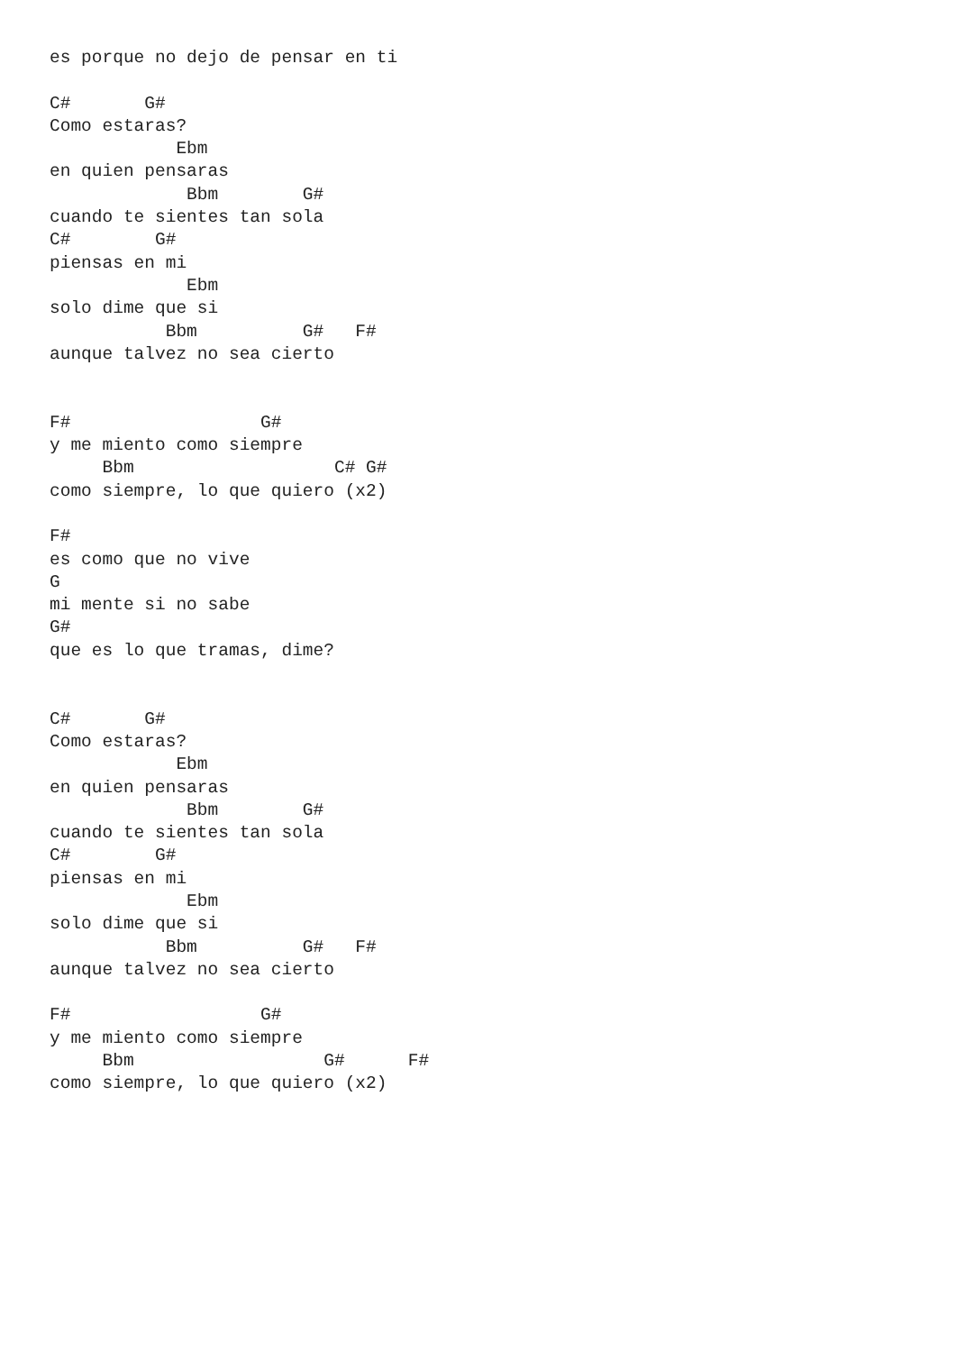es porque no dejo de pensar en ti

C#       G#
Como estaras?
            Ebm
en quien pensaras
             Bbm        G#
cuando te sientes tan sola
C#        G#
piensas en mi
             Ebm
solo dime que si
           Bbm          G#   F#
aunque talvez no sea cierto


F#                  G#
y me miento como siempre
     Bbm                   C# G#
como siempre, lo que quiero (x2)

F#
es como que no vive
G
mi mente si no sabe
G#
que es lo que tramas, dime?


C#       G#
Como estaras?
            Ebm
en quien pensaras
             Bbm        G#
cuando te sientes tan sola
C#        G#
piensas en mi
             Ebm
solo dime que si
           Bbm          G#   F#
aunque talvez no sea cierto

F#                  G#
y me miento como siempre
     Bbm                  G#      F#
como siempre, lo que quiero (x2)